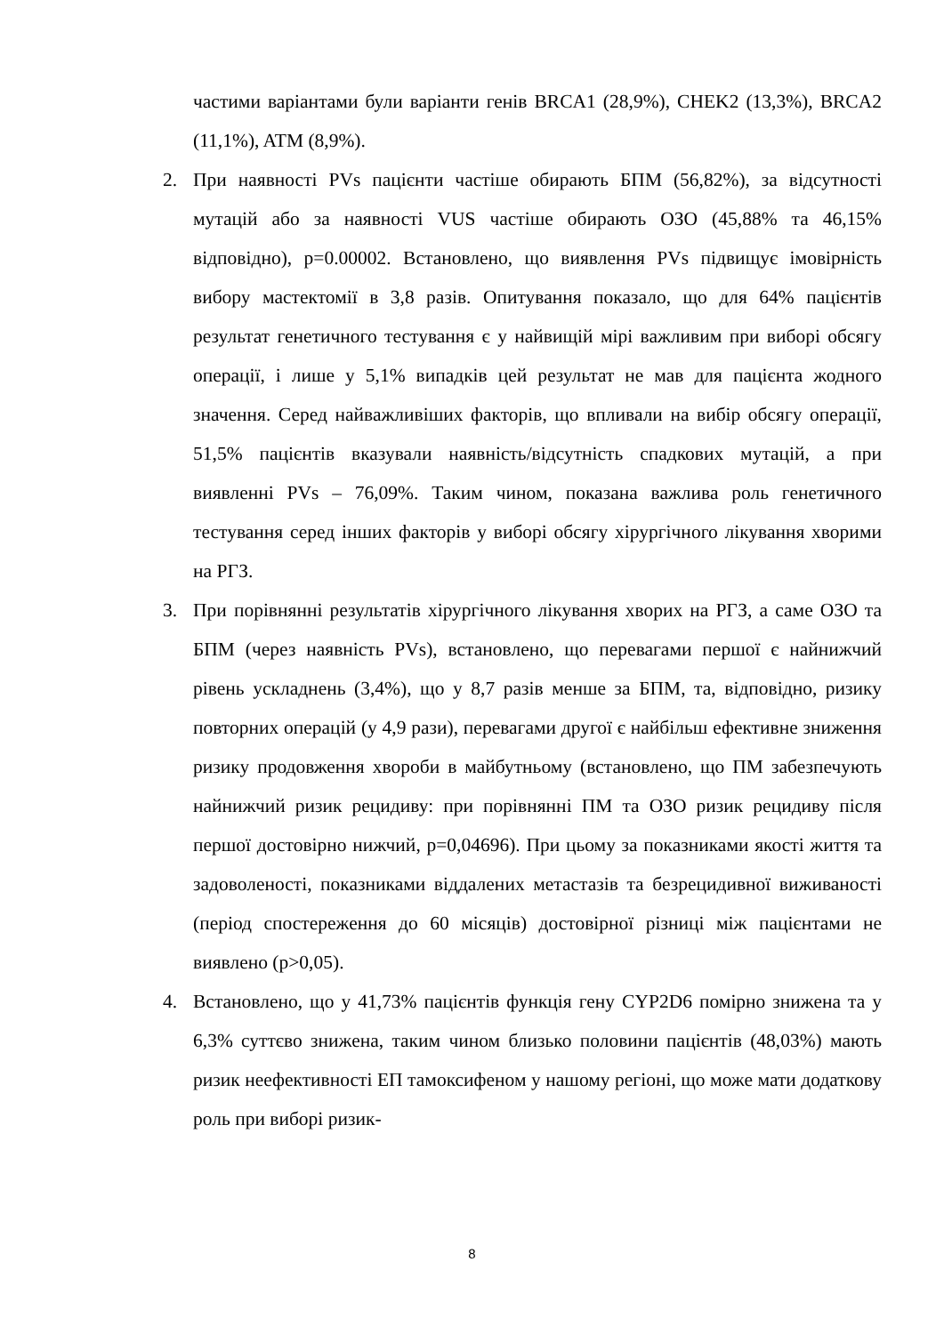частими варіантами були варіанти генів BRCA1 (28,9%), CHEK2 (13,3%), BRCA2 (11,1%), ATM (8,9%).
2. При наявності PVs пацієнти частіше обирають БПМ (56,82%), за відсутності мутацій або за наявності VUS частіше обирають ОЗО (45,88% та 46,15% відповідно), p=0.00002. Встановлено, що виявлення PVs підвищує імовірність вибору мастектомії в 3,8 разів. Опитування показало, що для 64% пацієнтів результат генетичного тестування є у найвищій мірі важливим при виборі обсягу операції, і лише у 5,1% випадків цей результат не мав для пацієнта жодного значення. Серед найважливіших факторів, що впливали на вибір обсягу операції, 51,5% пацієнтів вказували наявність/відсутність спадкових мутацій, а при виявленні PVs – 76,09%. Таким чином, показана важлива роль генетичного тестування серед інших факторів у виборі обсягу хірургічного лікування хворими на РГЗ.
3. При порівнянні результатів хірургічного лікування хворих на РГЗ, а саме ОЗО та БПМ (через наявність PVs), встановлено, що перевагами першої є найнижчий рівень ускладнень (3,4%), що у 8,7 разів менше за БПМ, та, відповідно, ризику повторних операцій (у 4,9 рази), перевагами другої є найбільш ефективне зниження ризику продовження хвороби в майбутньому (встановлено, що ПМ забезпечують найнижчий ризик рецидиву: при порівнянні ПМ та ОЗО ризик рецидиву після першої достовірно нижчий, p=0,04696). При цьому за показниками якості життя та задоволеності, показниками віддалених метастазів та безрецидивної виживаності (період спостереження до 60 місяців) достовірної різниці між пацієнтами не виявлено (p>0,05).
4. Встановлено, що у 41,73% пацієнтів функція гену CYP2D6 помірно знижена та у 6,3% суттєво знижена, таким чином близько половини пацієнтів (48,03%) мають ризик неефективності ЕП тамоксифеном у нашому регіоні, що може мати додаткову роль при виборі ризик-
8